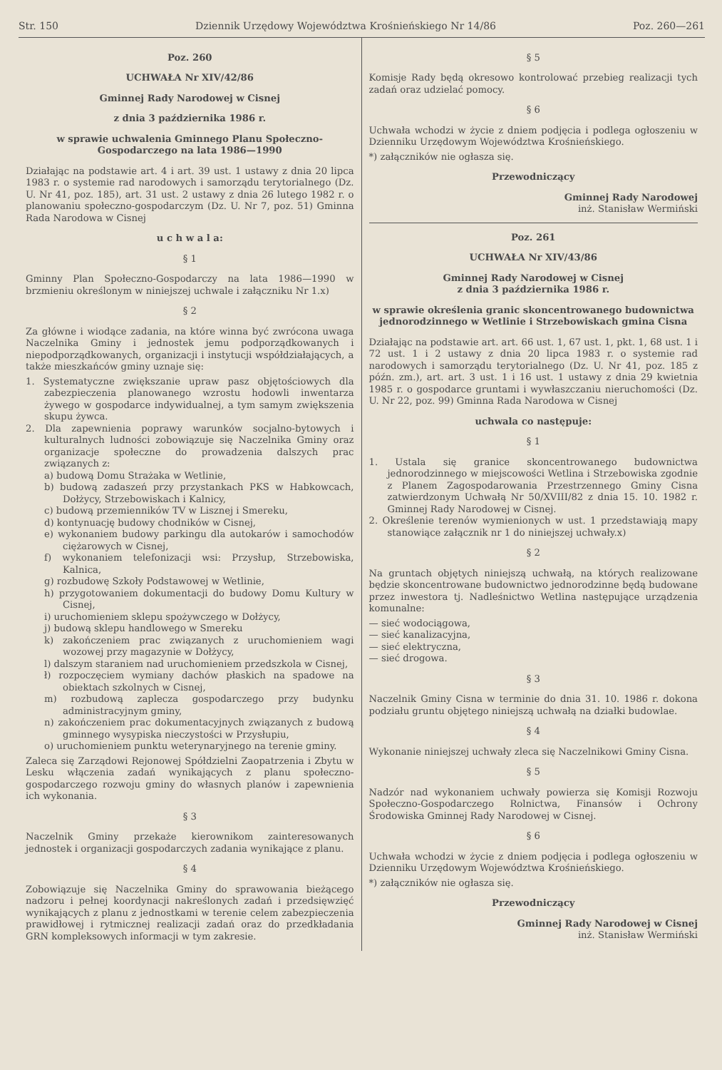Str. 150 Dziennik Urzędowy Województwa Krośnieńskiego Nr 14/86 Poz. 260—261
Poz. 260
UCHWAŁA Nr XIV/42/86
Gminnej Rady Narodowej w Cisnej
z dnia 3 października 1986 r.
w sprawie uchwalenia Gminnego Planu Społeczno-Gospodarczego na lata 1986—1990
Działając na podstawie art. 4 i art. 39 ust. 1 ustawy z dnia 20 lipca 1983 r. o systemie rad narodowych i samorządu terytorialnego (Dz. U. Nr 41, poz. 185), art. 31 ust. 2 ustawy z dnia 26 lutego 1982 r. o planowaniu społeczno-gospodarczym (Dz. U. Nr 7, poz. 51) Gminna Rada Narodowa w Cisnej
u c h w a l a:
§ 1
Gminny Plan Społeczno-Gospodarczy na lata 1986—1990 w brzmieniu określonym w niniejszej uchwale i załączniku Nr 1.x)
§ 2
Za główne i wiodące zadania, na które winna być zwrócona uwaga Naczelnika Gminy i jednostek jemu podporządkowanych i niepodporządkowanych, organizacji i instytucji współdziałających, a także mieszkańców gminy uznaje się:
1. Systematyczne zwiększanie upraw pasz objętościowych dla zabezpieczenia planowanego wzrostu hodowli inwentarza żywego w gospodarce indywidualnej, a tym samym zwiększenia skupu żywca.
2. Dla zapewnienia poprawy warunków socjalno-bytowych i kulturalnych ludności zobowiązuje się Naczelnika Gminy oraz organizacje społeczne do prowadzenia dalszych prac związanych z:
a) budową Domu Strażaka w Wetlinie,
b) budową zadaszeń przy przystankach PKS w Habkowcach, Dołżycy, Strzebowiskach i Kalnicy,
c) budową przemienników TV w Lisznej i Smereku,
d) kontynuację budowy chodników w Cisnej,
e) wykonaniem budowy parkingu dla autokarów i samochodów ciężarowych w Cisnej,
f) wykonaniem telefonizacji wsi: Przysłup, Strzebowiska, Kalnica,
g) rozbudowę Szkoły Podstawowej w Wetlinie,
h) przygotowaniem dokumentacji do budowy Domu Kultury w Cisnej,
i) uruchomieniem sklepu spożywczego w Dołżycy,
j) budową sklepu handlowego w Smereku
k) zakończeniem prac związanych z uruchomieniem wagi wozowej przy magazynie w Dołżycy,
l) dalszym staraniem nad uruchomieniem przedszkola w Cisnej,
ł) rozpoczęciem wymiany dachów płaskich na spadowe na obiektach szkolnych w Cisnej,
m) rozbudową zaplecza gospodarczego przy budynku administracyjnym gminy,
n) zakończeniem prac dokumentacyjnych związanych z budową gminnego wysypiska nieczystości w Przysłupiu,
o) uruchomieniem punktu weterynaryjnego na terenie gminy.
Zaleca się Zarządowi Rejonowej Spółdzielni Zaopatrzenia i Zbytu w Lesku włączenia zadań wynikających z planu społeczno-gospodarczego rozwoju gminy do własnych planów i zapewnienia ich wykonania.
§ 3
Naczelnik Gminy przekaże kierownikom zainteresowanych jednostek i organizacji gospodarczych zadania wynikające z planu.
§ 4
Zobowiązuje się Naczelnika Gminy do sprawowania bieżącego nadzoru i pełnej koordynacji nakreślonych zadań i przedsięwzięć wynikających z planu z jednostkami w terenie celem zabezpieczenia prawidłowej i rytmicznej realizacji zadań oraz do przedkładania GRN kompleksowych informacji w tym zakresie.
§ 5
Komisje Rady będą okresowo kontrolować przebieg realizacji tych zadań oraz udzielać pomocy.
§ 6
Uchwała wchodzi w życie z dniem podjęcia i podlega ogłoszeniu w Dzienniku Urzędowym Województwa Krośnieńskiego.
*) załączników nie ogłasza się.
Przewodniczący
Gminnej Rady Narodowej
inż. Stanisław Wermiński
Poz. 261
UCHWAŁA Nr XIV/43/86
Gminnej Rady Narodowej w Cisnej
z dnia 3 października 1986 r.
w sprawie określenia granic skoncentrowanego budownictwa jednorodzinnego w Wetlinie i Strzebowiskach gmina Cisna
Działając na podstawie art. art. 66 ust. 1, 67 ust. 1, pkt. 1, 68 ust. 1 i 72 ust. 1 i 2 ustawy z dnia 20 lipca 1983 r. o systemie rad narodowych i samorządu terytorialnego (Dz. U. Nr 41, poz. 185 z późn. zm.), art. art. 3 ust. 1 i 16 ust. 1 ustawy z dnia 29 kwietnia 1985 r. o gospodarce gruntami i wywłaszczaniu nieruchomości (Dz. U. Nr 22, poz. 99) Gminna Rada Narodowa w Cisnej
uchwala co następuje:
§ 1
1. Ustala się granice skoncentrowanego budownictwa jednorodzinnego w miejscowości Wetlina i Strzebowiska zgodnie z Planem Zagospodarowania Przestrzennego Gminy Cisna zatwierdzonym Uchwałą Nr 50/XVIII/82 z dnia 15. 10. 1982 r. Gminnej Rady Narodowej w Cisnej.
2. Określenie terenów wymienionych w ust. 1 przedstawiają mapy stanowiące załącznik nr 1 do niniejszej uchwały.x)
§ 2
Na gruntach objętych niniejszą uchwałą, na których realizowane będzie skoncentrowane budownictwo jednorodzinne będą budowane przez inwestora tj. Nadleśnictwo Wetlina następujące urządzenia komunalne:
— sieć wodociągowa,
— sieć kanalizacyjna,
— sieć elektryczna,
— sieć drogowa.
§ 3
Naczelnik Gminy Cisna w terminie do dnia 31. 10. 1986 r. dokona podziału gruntu objętego niniejszą uchwałą na działki budowlae.
§ 4
Wykonanie niniejszej uchwały zleca się Naczelnikowi Gminy Cisna.
§ 5
Nadzór nad wykonaniem uchwały powierza się Komisji Rozwoju Społeczno-Gospodarczego Rolnictwa, Finansów i Ochrony Środowiska Gminnej Rady Narodowej w Cisnej.
§ 6
Uchwała wchodzi w życie z dniem podjęcia i podlega ogłoszeniu w Dzienniku Urzędowym Województwa Krośnieńskiego.
*) załączników nie ogłasza się.
Przewodniczący
Gminnej Rady Narodowej w Cisnej
inż. Stanisław Wermiński